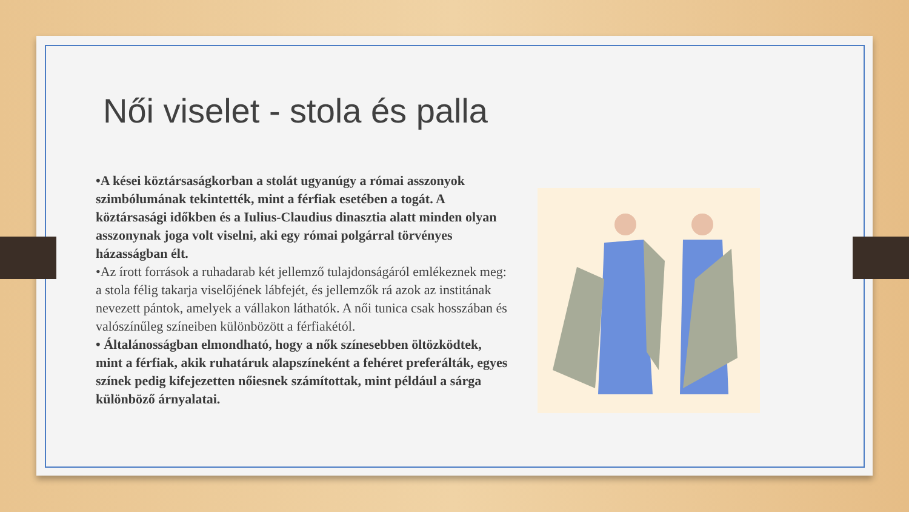Női viselet - stola és palla
•A kései köztársaságkorban a stolát ugyanúgy a római asszonyok szimbólumának tekintették, mint a férfiak esetében a togát. A köztársasági időkben és a Iulius-Claudius dinasztia alatt minden olyan asszonynak joga volt viselni, aki egy római polgárral törvényes házasságban élt.
•Az írott források a ruhadarab két jellemző tulajdonságáról emlékeznek meg: a stola félig takarja viselőjének lábfejét, és jellemzők rá azok az institának nevezett pántok, amelyek a vállakon láthatók. A női tunica csak hosszában és valószínűleg színeiben különbözött a férfiakétól.
• Általánosságban elmondható, hogy a nők színesebben öltözködtek, mint a férfiak, akik ruhatáruk alapszíneként a fehéret preferálták, egyes színek pedig kifejezetten nőiesnek számítottak, mint például a sárga különböző árnyalatai.